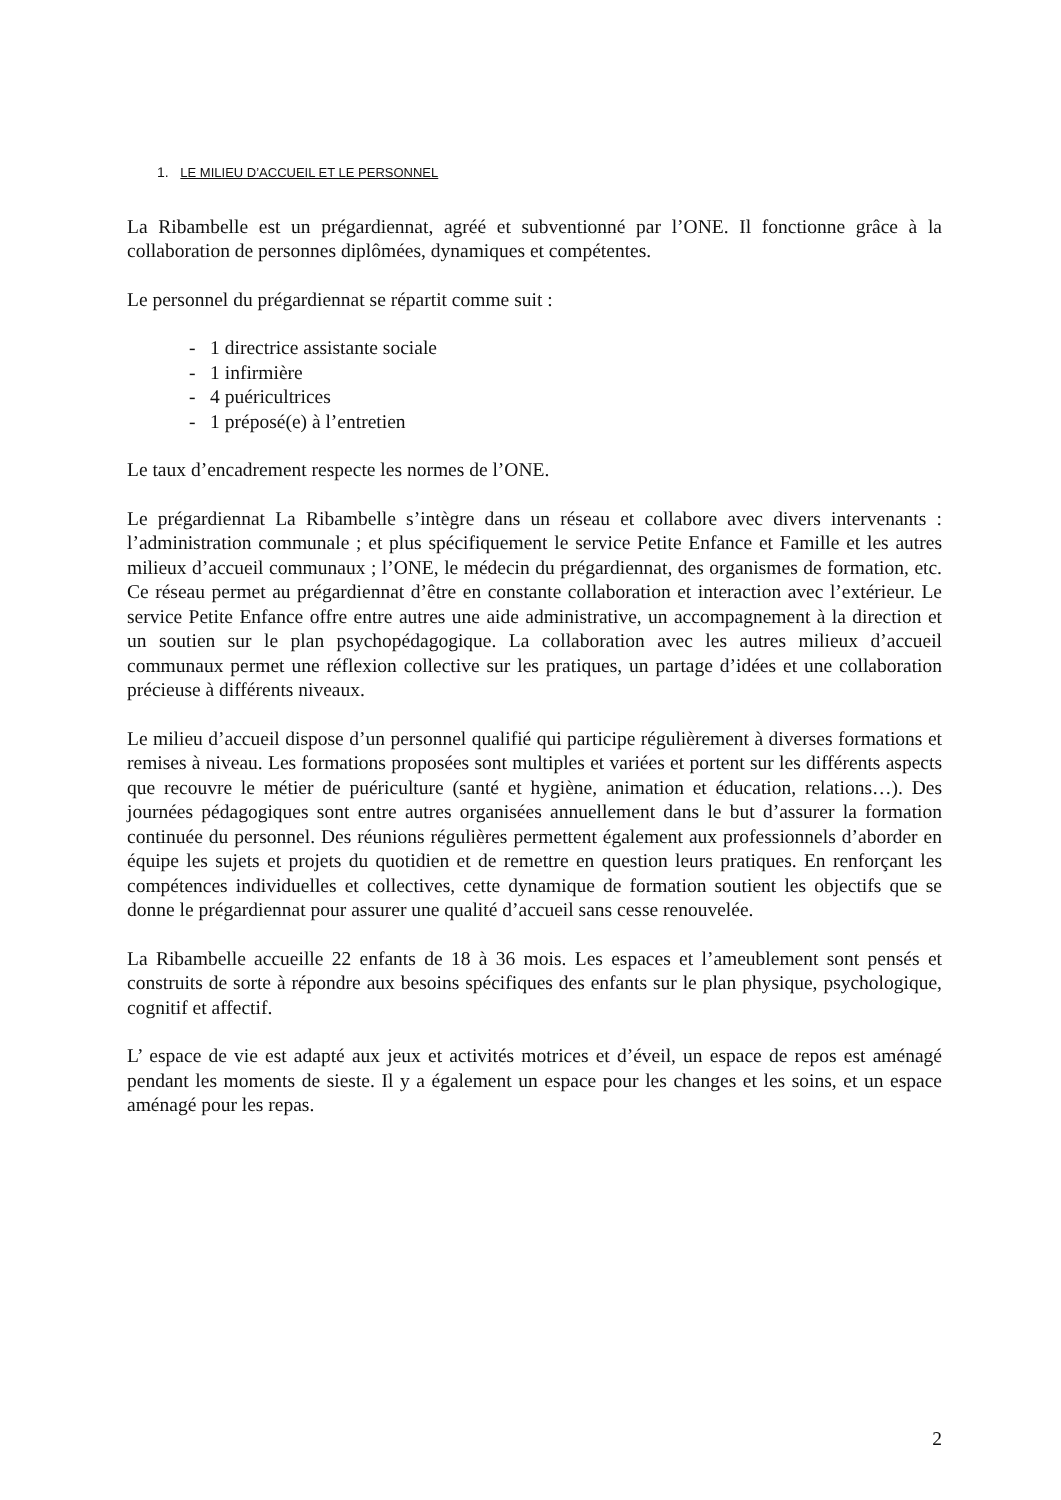1. LE MILIEU D’ACCUEIL ET LE PERSONNEL
La Ribambelle est un prégardiennat, agréé et subventionné par l’ONE. Il fonctionne grâce à la collaboration de personnes diplômées, dynamiques et compétentes.
Le personnel du prégardiennat se répartit comme suit :
- 1 directrice assistante sociale
- 1 infirmière
- 4 puéricultrices
- 1 préposé(e) à l’entretien
Le taux d’encadrement respecte les normes de l’ONE.
Le prégardiennat La Ribambelle s’intègre dans un réseau et collabore avec divers intervenants : l’administration communale ; et plus spécifiquement le service Petite Enfance et Famille et les autres milieux d’accueil communaux ; l’ONE, le médecin du prégardiennat, des organismes de formation, etc. Ce réseau permet au prégardiennat d’être en constante collaboration et interaction avec l’extérieur. Le service Petite Enfance offre entre autres une aide administrative, un accompagnement à la direction et un soutien sur le plan psychopédagogique. La collaboration avec les autres milieux d’accueil communaux permet une réflexion collective sur les pratiques, un partage d’idées et une collaboration précieuse à différents niveaux.
Le milieu d’accueil dispose d’un personnel qualifié qui participe régulièrement à diverses formations et remises à niveau. Les formations proposées sont multiples et variées et portent sur les différents aspects que recouvre le métier de puériculture (santé et hygiène, animation et éducation, relations…). Des journées pédagogiques sont entre autres organisées annuellement dans le but d’assurer la formation continuée du personnel. Des réunions régulières permettent également aux professionnels d’aborder en équipe les sujets et projets du quotidien et de remettre en question leurs pratiques. En renforçant les compétences individuelles et collectives, cette dynamique de formation soutient les objectifs que se donne le prégardiennat pour assurer une qualité d’accueil sans cesse renouvelée.
La Ribambelle accueille 22 enfants de 18 à 36 mois. Les espaces et l’ameublement sont pensés et construits de sorte à répondre aux besoins spécifiques des enfants sur le plan physique, psychologique, cognitif et affectif.
L’ espace de vie est adapté aux jeux et activités motrices et d’éveil, un espace de repos est aménagé pendant les moments de sieste. Il y a également un espace pour les changes et les soins, et un espace aménagé pour les repas.
2